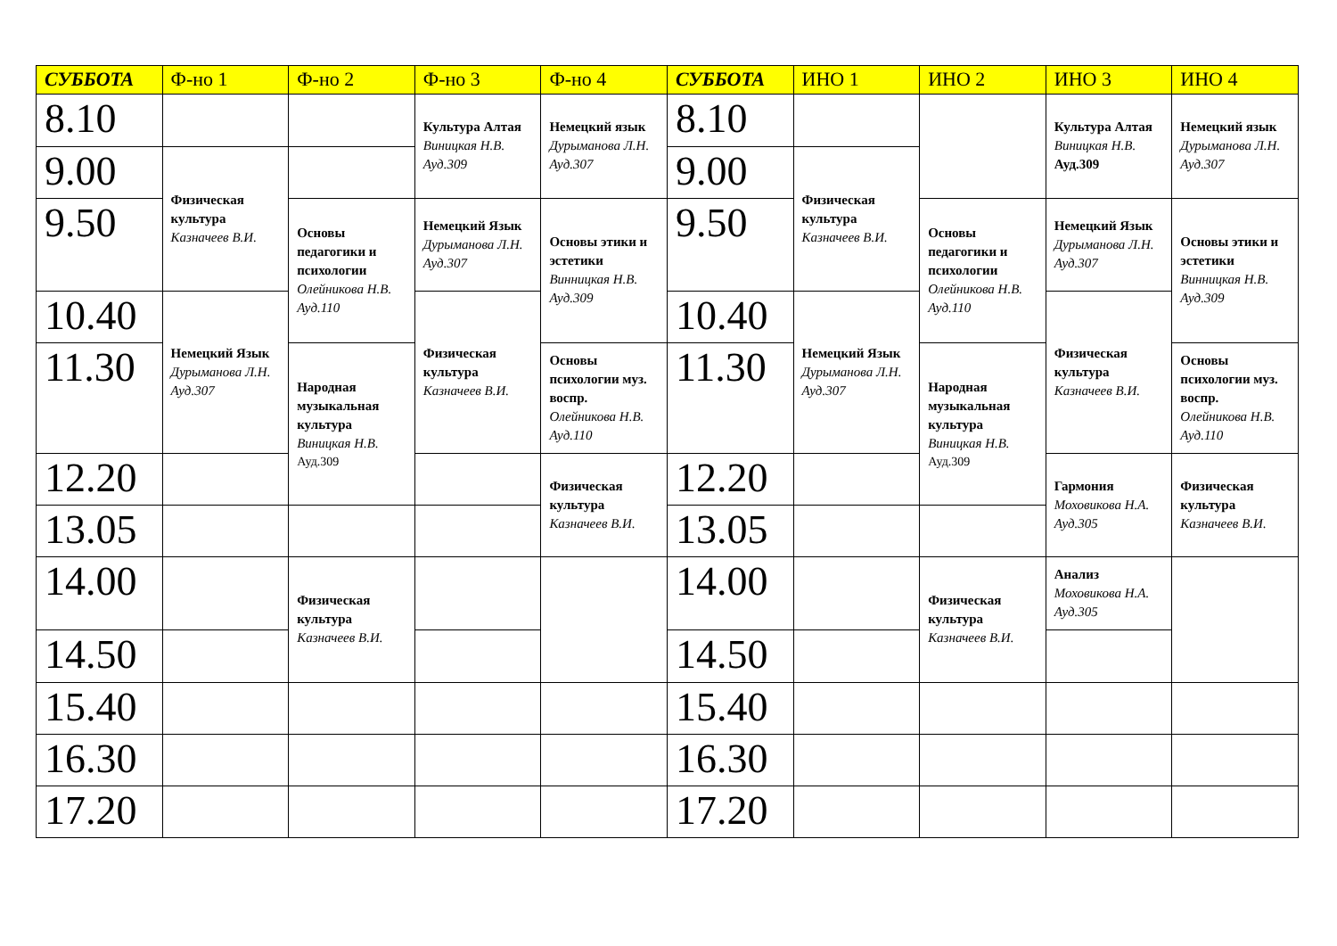| СУББОТА | Ф-но 1 | Ф-но 2 | Ф-но 3 | Ф-но 4 | СУББОТА | ИНО 1 | ИНО 2 | ИНО 3 | ИНО 4 |
| --- | --- | --- | --- | --- | --- | --- | --- | --- | --- |
| 8.10 | | | Культура Алтая Виницкая Н.В. Ауд.309 | Немецкий язык Дурыманова Л.Н. Ауд.307 | 8.10 | | | Культура Алтая Виницкая Н.В. Ауд.309 | Немецкий язык Дурыманова Л.Н. Ауд.307 |
| 9.00 | Физическая культура Казначеев В.И. | | | | 9.00 | Физическая культура Казначеев В.И. | | | |
| 9.50 | | Основы педагогики и психологии Олейникова Н.В. Ауд.110 | Немецкий Язык Дурыманова Л.Н. Ауд.307 | Основы этики и эстетики Винницкая Н.В. Ауд.309 | 9.50 | | Основы педагогики и психологии Олейникова Н.В. Ауд.110 | Немецкий Язык Дурыманова Л.Н. Ауд.307 | Основы этики и эстетики Винницкая Н.В. Ауд.309 |
| 10.40 | Немецкий Язык Дурыманова Л.Н. Ауд.307 | | Физическая культура Казначеев В.И. | | 10.40 | Немецкий Язык Дурыманова Л.Н. Ауд.307 | | Физическая культура Казначеев В.И. | |
| 11.30 | | Народная музыкальная культура Виницкая Н.В. Ауд.309 | | Основы психологии муз. воспр. Олейникова Н.В. Ауд.110 | 11.30 | | Народная музыкальная культура Виницкая Н.В. Ауд.309 | | Основы психологии муз. воспр. Олейникова Н.В. Ауд.110 |
| 12.20 | | | | Физическая культура Казначеев В.И. | 12.20 | | | Гармония Моховикова Н.А. Ауд.305 | Физическая культура Казначеев В.И. |
| 13.05 | | | | | 13.05 | | | | |
| 14.00 | | Физическая культура Казначеев В.И. | | | 14.00 | | Физическая культура Казначеев В.И. | Анализ Моховикова Н.А. Ауд.305 | |
| 14.50 | | | | | 14.50 | | | | |
| 15.40 | | | | | 15.40 | | | | |
| 16.30 | | | | | 16.30 | | | | |
| 17.20 | | | | | 17.20 | | | | |